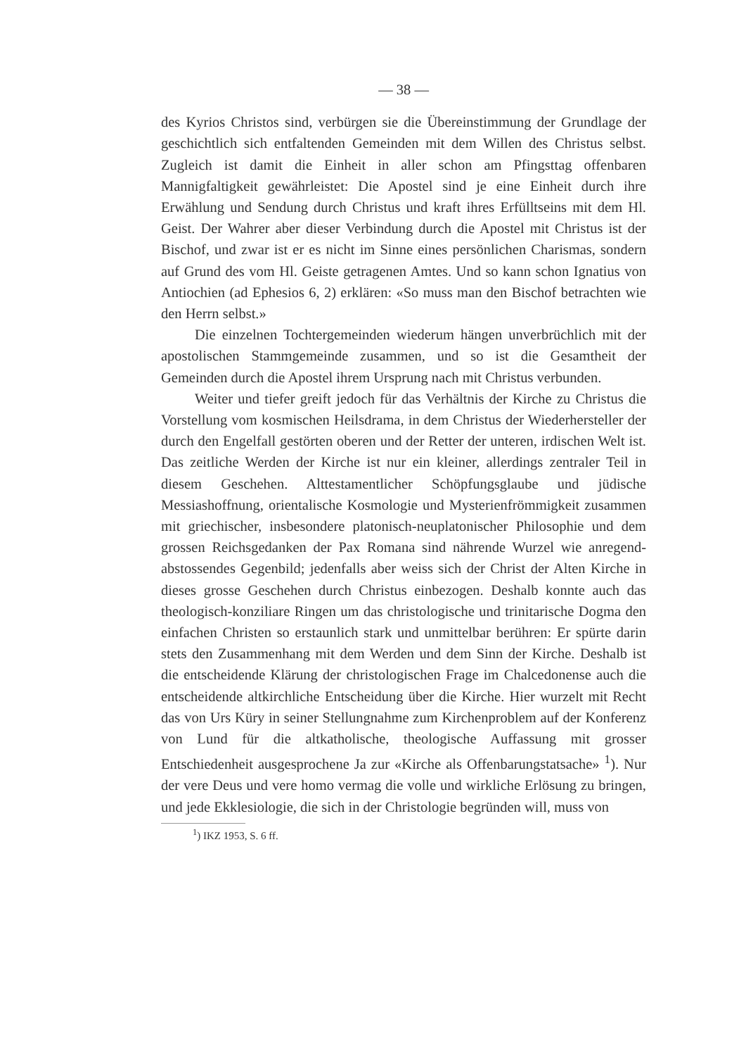— 38 —
des Kyrios Christos sind, verbürgen sie die Übereinstimmung der Grundlage der geschichtlich sich entfaltenden Gemeinden mit dem Willen des Christus selbst. Zugleich ist damit die Einheit in aller schon am Pfingsttag offenbaren Mannigfaltigkeit gewährleistet: Die Apostel sind je eine Einheit durch ihre Erwählung und Sendung durch Christus und kraft ihres Erfülltseins mit dem Hl. Geist. Der Wahrer aber dieser Verbindung durch die Apostel mit Christus ist der Bischof, und zwar ist er es nicht im Sinne eines persönlichen Charismas, sondern auf Grund des vom Hl. Geiste getragenen Amtes. Und so kann schon Ignatius von Antiochien (ad Ephesios 6, 2) erklären: «So muss man den Bischof betrachten wie den Herrn selbst.»
Die einzelnen Tochtergemeinden wiederum hängen unverbrüchlich mit der apostolischen Stammgemeinde zusammen, und so ist die Gesamtheit der Gemeinden durch die Apostel ihrem Ursprung nach mit Christus verbunden.
Weiter und tiefer greift jedoch für das Verhältnis der Kirche zu Christus die Vorstellung vom kosmischen Heilsdrama, in dem Christus der Wiederhersteller der durch den Engelfall gestörten oberen und der Retter der unteren, irdischen Welt ist. Das zeitliche Werden der Kirche ist nur ein kleiner, allerdings zentraler Teil in diesem Geschehen. Alttestamentlicher Schöpfungsglaube und jüdische Messiashoffnung, orientalische Kosmologie und Mysterienfrömmigkeit zusammen mit griechischer, insbesondere platonisch-neuplatonischer Philosophie und dem grossen Reichsgedanken der Pax Romana sind nährende Wurzel wie anregend-abstossendes Gegenbild; jedenfalls aber weiss sich der Christ der Alten Kirche in dieses grosse Geschehen durch Christus einbezogen. Deshalb konnte auch das theologisch-konziliare Ringen um das christologische und trinitarische Dogma den einfachen Christen so erstaunlich stark und unmittelbar berühren: Er spürte darin stets den Zusammenhang mit dem Werden und dem Sinn der Kirche. Deshalb ist die entscheidende Klärung der christologischen Frage im Chalcedonense auch die entscheidende altkirchliche Entscheidung über die Kirche. Hier wurzelt mit Recht das von Urs Küry in seiner Stellungnahme zum Kirchenproblem auf der Konferenz von Lund für die altkatholische, theologische Auffassung mit grosser Entschiedenheit ausgesprochene Ja zur «Kirche als Offenbarungstatsache» <sup>1</sup>). Nur der vere Deus und vere homo vermag die volle und wirkliche Erlösung zu bringen, und jede Ekklesiologie, die sich in der Christologie begründen will, muss von
<sup>1</sup>) IKZ 1953, S. 6 ff.